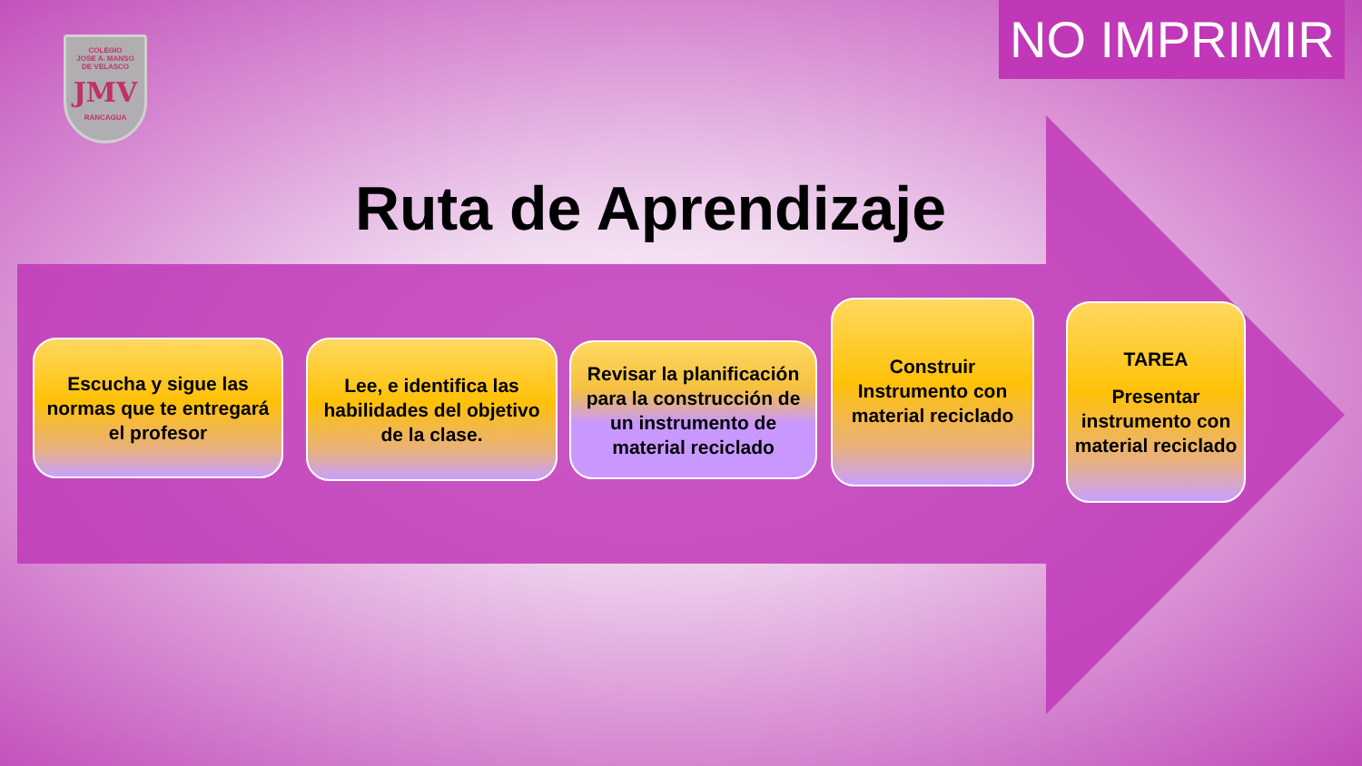COLEGIO
JOSE A. MANSO
DE VELASCO
JMV
RANCAGUA
NO IMPRIMIR
Ruta de Aprendizaje
Escucha y sigue las normas que te entregará el profesor
Lee, e identifica las habilidades del objetivo de la clase.
Revisar la planificación para la construcción de un instrumento de material reciclado
Construir Instrumento con material reciclado
TAREA
Presentar instrumento con material reciclado